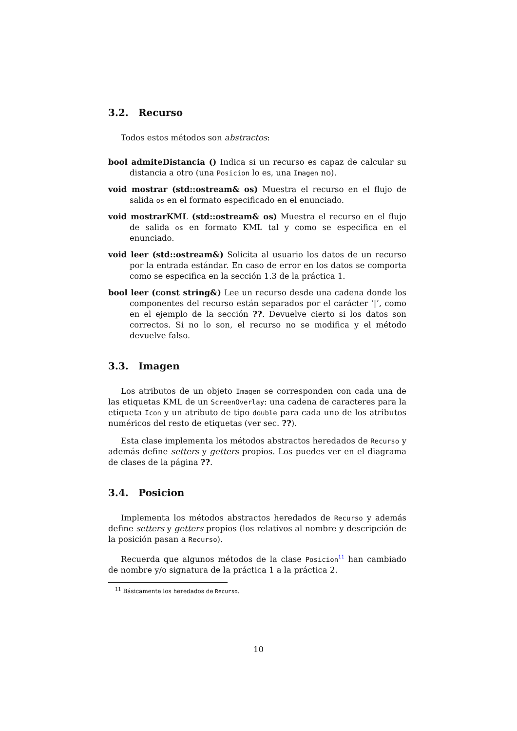3.2. Recurso
Todos estos métodos son abstractos:
bool admiteDistancia () Indica si un recurso es capaz de calcular su distancia a otro (una Posicion lo es, una Imagen no).
void mostrar (std::ostream& os) Muestra el recurso en el flujo de salida os en el formato especificado en el enunciado.
void mostrarKML (std::ostream& os) Muestra el recurso en el flujo de salida os en formato KML tal y como se especifica en el enunciado.
void leer (std::ostream&) Solicita al usuario los datos de un recurso por la entrada estándar. En caso de error en los datos se comporta como se especifica en la sección 1.3 de la práctica 1.
bool leer (const string&) Lee un recurso desde una cadena donde los componentes del recurso están separados por el carácter ‘|’, como en el ejemplo de la sección ??. Devuelve cierto si los datos son correctos. Si no lo son, el recurso no se modifica y el método devuelve falso.
3.3. Imagen
Los atributos de un objeto Imagen se corresponden con cada una de las etiquetas KML de un ScreenOverlay: una cadena de caracteres para la etiqueta Icon y un atributo de tipo double para cada uno de los atributos numéricos del resto de etiquetas (ver sec. ??).
Esta clase implementa los métodos abstractos heredados de Recurso y además define setters y getters propios. Los puedes ver en el diagrama de clases de la página ??.
3.4. Posicion
Implementa los métodos abstractos heredados de Recurso y además define setters y getters propios (los relativos al nombre y descripción de la posición pasan a Recurso).
Recuerda que algunos métodos de la clase Posicion<sup>11</sup> han cambiado de nombre y/o signatura de la práctica 1 a la práctica 2.
<sup>11</sup> Básicamente los heredados de Recurso.
10